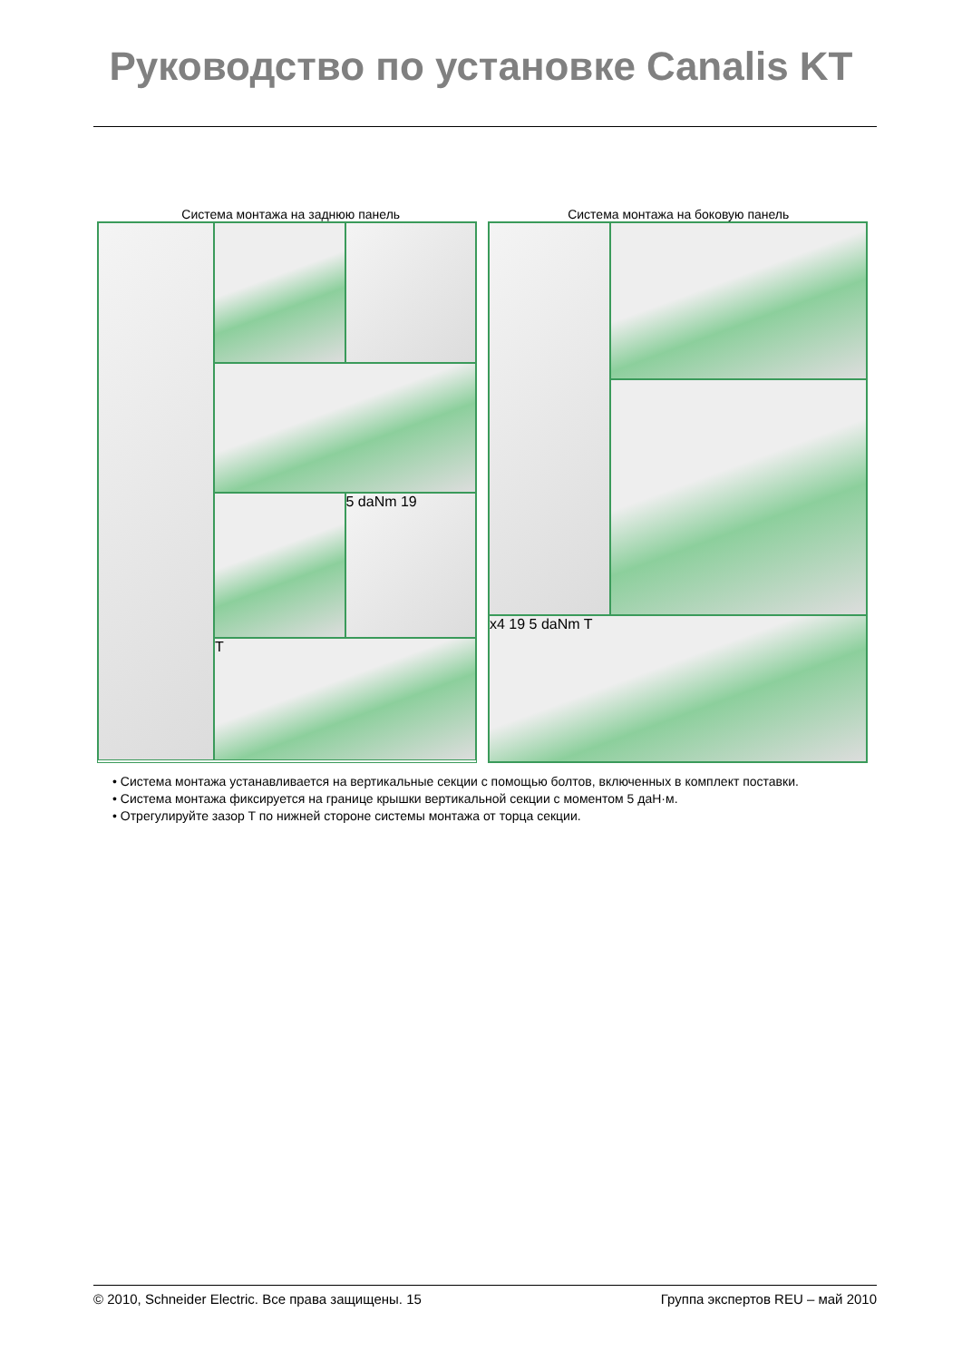Руководство по установке Canalis KT
Система монтажа на заднюю панель
Система монтажа на боковую панель
5 daNm 19
T
x4 19 5 daNm T
• Система монтажа устанавливается на вертикальные секции с помощью болтов, включенных в комплект поставки.
• Система монтажа фиксируется на границе крышки вертикальной секции с моментом 5 даН·м.
• Отрегулируйте зазор T по нижней стороне системы монтажа от торца секции.
© 2010, Schneider Electric. Все права защищены. 15 Группа экспертов REU – май 2010